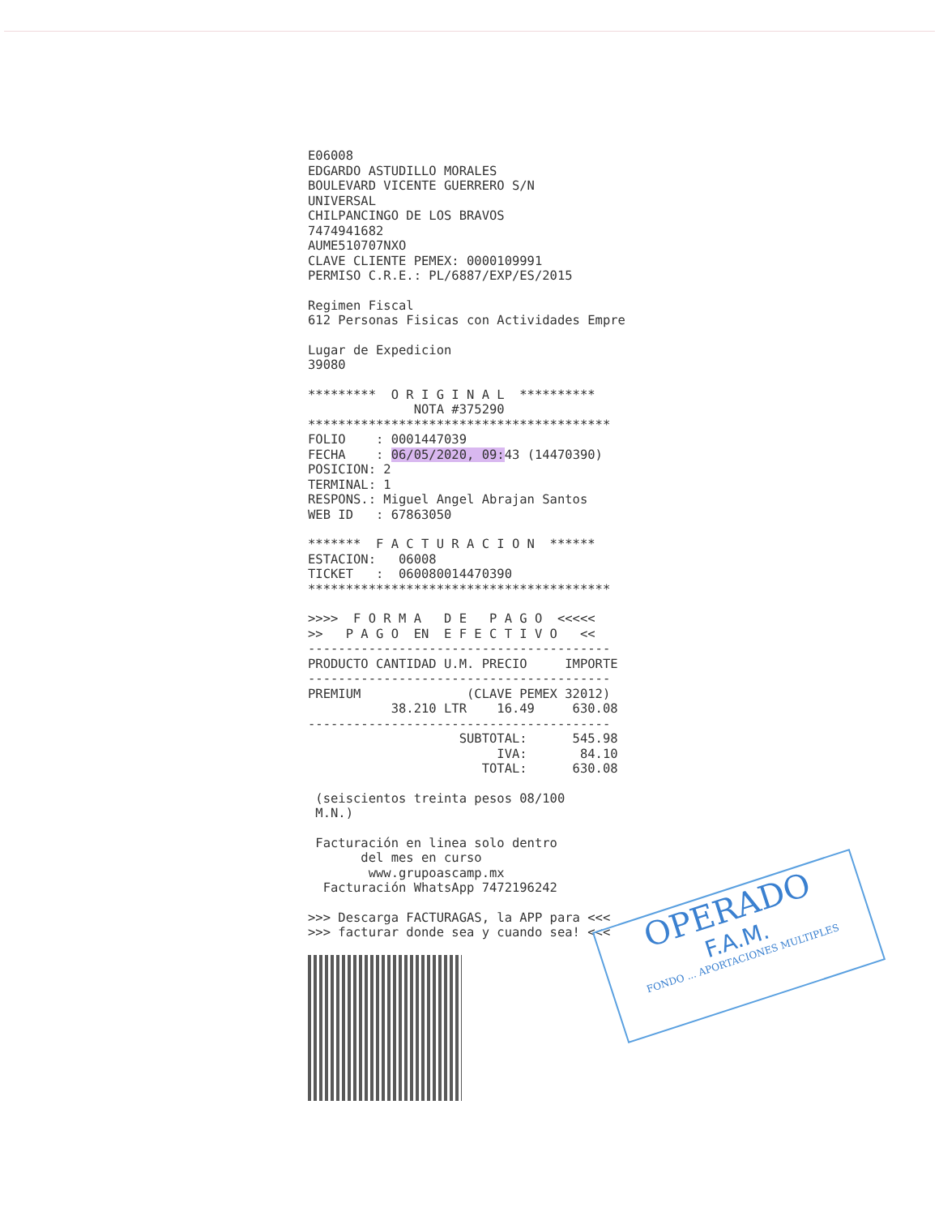E06008 EDGARDO ASTUDILLO MORALES BOULEVARD VICENTE GUERRERO S/N UNIVERSAL CHILPANCINGO DE LOS BRAVOS 7474941682 AUME510707NXO CLAVE CLIENTE PEMEX: 0000109991 PERMISO C.R.E.: PL/6887/EXP/ES/2015
Regimen Fiscal 612 Personas Fisicas con Actividades Empre
Lugar de Expedicion 39080
********* O R I G I N A L ********** NOTA #375290 **************************************** FOLIO : 0001447039 FECHA : 06/05/2020, 09: 43 (14470390) POSICION: 2 TERMINAL: 1 RESPONS.: Miguel Angel Abrajan Santos WEB ID : 67863050
******* F A C T U R A C I O N ****** ESTACION: 06008 TICKET : 060080014470390 ****************************************
>>>> F O R M A D E P A G O <<<<< >> P A G O EN E F E C T I V O << ---------------------------------------- PRODUCTO CANTIDAD U.M. PRECIO IMPORTE ---------------------------------------- PREMIUM (CLAVE PEMEX 32012) 38.210 LTR 16.49 630.08 ---------------------------------------- SUBTOTAL: 545.98 IVA: 84.10 TOTAL: 630.08
(seiscientos treinta pesos 08/100 M.N.)
Facturación en linea solo dentro del mes en curso www.grupoascamp.mx Facturación WhatsApp 7472196242
>>> Descarga FACTURAGAS, la APP para <<< >>> facturar donde sea y cuando sea! <<<
OPERADO
F.A.M.
FONDO ... APORTACIONES MULTIPLES